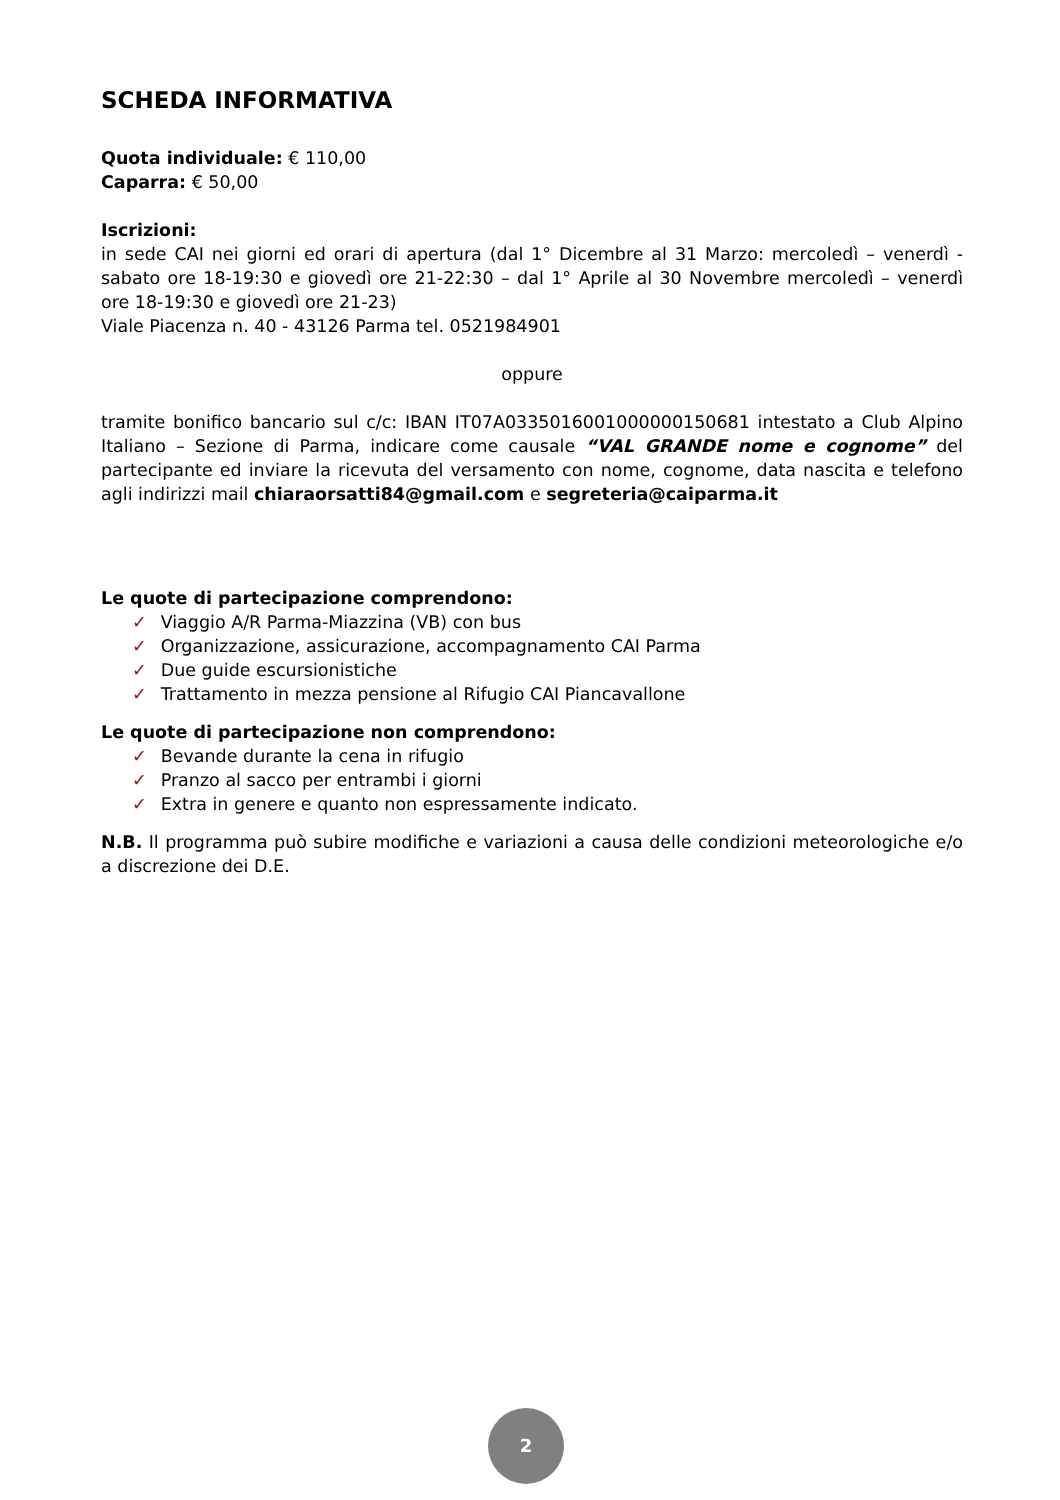SCHEDA INFORMATIVA
Quota individuale: € 110,00
Caparra: € 50,00
Iscrizioni:
in sede CAI nei giorni ed orari di apertura (dal 1° Dicembre al 31 Marzo: mercoledì – venerdì - sabato ore 18-19:30 e giovedì ore 21-22:30 – dal 1° Aprile al 30 Novembre mercoledì – venerdì ore 18-19:30 e giovedì ore 21-23)
Viale Piacenza n. 40 - 43126 Parma tel. 0521984901
oppure
tramite bonifico bancario sul c/c: IBAN IT07A0335016001000000150681 intestato a Club Alpino Italiano – Sezione di Parma, indicare come causale “VAL GRANDE nome e cognome” del partecipante ed inviare la ricevuta del versamento con nome, cognome, data nascita e telefono agli indirizzi mail chiaraorsatti84@gmail.com e segreteria@caiparma.it
Le quote di partecipazione comprendono:
✓ Viaggio A/R Parma-Miazzina (VB) con bus
✓ Organizzazione, assicurazione, accompagnamento CAI Parma
✓ Due guide escursionistiche
✓ Trattamento in mezza pensione al Rifugio CAI Piancavallone
Le quote di partecipazione non comprendono:
✓ Bevande durante la cena in rifugio
✓ Pranzo al sacco per entrambi i giorni
✓ Extra in genere e quanto non espressamente indicato.
N.B. Il programma può subire modifiche e variazioni a causa delle condizioni meteorologiche e/o a discrezione dei D.E.
2